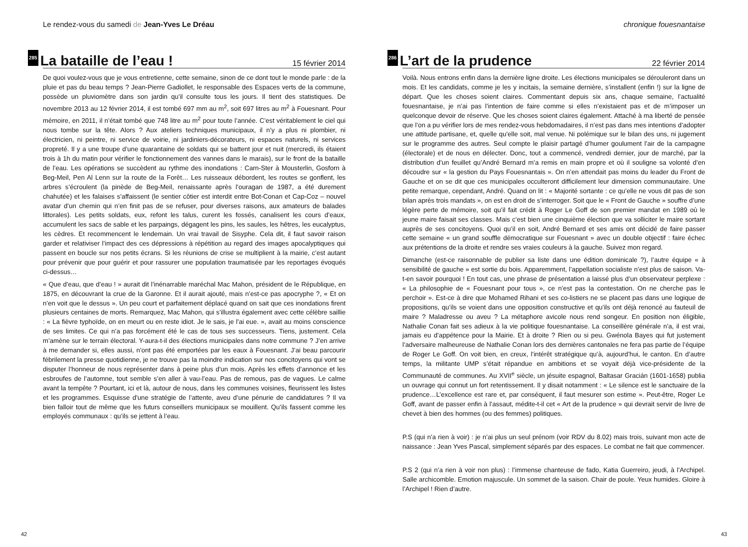Le rendez-vous du samedi de Jean-Yves Le Dréau
285 La bataille de l’eau ! 15 février 2014
De quoi voulez-vous que je vous entretienne, cette semaine, sinon de ce dont tout le monde parle : de la pluie et pas du beau temps ? Jean-Pierre Gadiollet, le responsable des Espaces verts de la commune, possède un pluviomètre dans son jardin qu’il consulte tous les jours. Il tient des statistiques. De novembre 2013 au 12 février 2014, il est tombé 697 mm au m<sup>2</sup>, soit 697 litres au m<sup>2</sup> à Fouesnant. Pour mémoire, en 2011, il n’était tombé que 748 litre au m<sup>2</sup> pour toute l’année. C’est véritablement le ciel qui nous tombe sur la tête. Alors ? Aux ateliers techniques municipaux, il n’y a plus ni plombier, ni électricien, ni peintre, ni service de voirie, ni jardiniers-décorateurs, ni espaces naturels, ni services propreté. Il y a une troupe d’une quarantaine de soldats qui se battent jour et nuit (mercredi, ils étaient trois à 1h du matin pour vérifier le fonctionnement des vannes dans le marais), sur le front de la bataille de l’eau. Les opérations se succèdent au rythme des inondations : Carn-Ster à Mousterlin, Gosforn à Beg-Meil, Pen Al Lenn sur la route de la Forêt… Les ruisseaux débordent, les routes se gonflent, les arbres s’écroulent (la pinède de Beg-Meil, renaissante après l’ouragan de 1987, a été durement chahutée) et les falaises s’affaissent (le sentier côtier est interdit entre Bot-Conan et Cap-Coz – nouvel avatar d’un chemin qui n’en finit pas de se refuser, pour diverses raisons, aux amateurs de balades littorales). Les petits soldats, eux, refont les talus, curent les fossés, canalisent les cours d’eaux, accumulent les sacs de sable et les parpaings, dégagent les pins, les saules, les hêtres, les eucalyptus, les cèdres. Et recommencent le lendemain. Un vrai travail de Sisyphe. Cela dit, il faut savoir raison garder et relativiser l’impact des ces dépressions à répétition au regard des images apocalyptiques qui passent en boucle sur nos petits écrans. Si les réunions de crise se multiplient à la mairie, c’est autant pour prévenir que pour guérir et pour rassurer une population traumatisée par les reportages évoqués ci-dessus…
« Que d’eau, que d’eau ! » aurait dit l’inénarrable maréchal Mac Mahon, président de le République, en 1875, en découvrant la crue de la Garonne. Et il aurait ajouté, mais n’est-ce pas apocryphe ?, « Et on n’en voit que le dessus ». Un peu court et parfaitement déplacé quand on sait que ces inondations firent plusieurs centaines de morts. Remarquez, Mac Mahon, qui s’illustra également avec cette célèbre saillie : « La fièvre typhoïde, on en meurt ou en reste idiot. Je le sais, je l’ai eue. », avait au moins conscience de ses limites. Ce qui n’a pas forcément été le cas de tous ses successeurs. Tiens, justement. Cela m’amène sur le terrain électoral. Y-aura-t-il des élections municipales dans notre commune ? J’en arrive à me demander si, elles aussi, n’ont pas été emportées par les eaux à Fouesnant. J’ai beau parcourir fébrilement la presse quotidienne, je ne trouve pas la moindre indication sur nos concitoyens qui vont se disputer l’honneur de nous représenter dans à peine plus d’un mois. Après les effets d’annonce et les esbroufes de l’automne, tout semble s’en aller à vau-l’eau. Pas de remous, pas de vagues. Le calme avant la tempête ? Pourtant, ici et là, autour de nous, dans les communes voisines, fleurissent les listes et les programmes. Esquisse d’une stratégie de l’attente, aveu d’une pénurie de candidatures ? Il va bien falloir tout de même que les futurs conseillers municipaux se mouillent. Qu’ils fassent comme les employés communaux : qu’ils se jettent à l’eau.
42
chronique fouesnantaise
286 L’art de la prudence 22 février 2014
Voilà. Nous entrons enfin dans la dernière ligne droite. Les élections municipales se dérouleront dans un mois. Et les candidats, comme je les y incitais, la semaine dernière, s’installent (enfin !) sur la ligne de départ. Que les choses soient claires. Commentant depuis six ans, chaque semaine, l’actualité fouesnantaise, je n’ai pas l’intention de faire comme si elles n’existaient pas et de m’imposer un quelconque devoir de réserve. Que les choses soient claires également. Attaché à ma liberté de pensée que l’on a pu vérifier lors de mes rendez-vous hebdomadaires, il n’est pas dans mes intentions d’adopter une attitude partisane, et, quelle qu’elle soit, mal venue. Ni polémique sur le bilan des uns, ni jugement sur le programme des autres. Seul compte le plaisir partagé d’humer goulument l’air de la campagne (électorale) et de nous en délecter. Donc, tout a commencé, vendredi dernier, jour de marché, par la distribution d’un feuillet qu’André Bernard m’a remis en main propre et où il souligne sa volonté d’en découdre sur « la gestion du Pays Fouesnantais ». On n’en attendait pas moins du leader du Front de Gauche et on se dit que ces municipales occulteront difficilement leur dimension communautaire. Une petite remarque, cependant, André. Quand on lit : « Majorité sortante : ce qu’elle ne vous dit pas de son bilan après trois mandats », on est en droit de s’interroger. Soit que le « Front de Gauche » souffre d’une légère perte de mémoire, soit qu’il fait crédit à Roger Le Goff de son premier mandat en 1989 où le jeune maire faisait ses classes. Mais c’est bien une cinquième élection que va solliciter le maire sortant auprès de ses concitoyens. Quoi qu’il en soit, André Bernard et ses amis ont décidé de faire passer cette semaine « un grand souffle démocratique sur Fouesnant » avec un double objectif : faire échec aux prétentions de la droite et rendre ses vraies couleurs à la gauche. Suivez mon regard.
Dimanche (est-ce raisonnable de publier sa liste dans une édition dominicale ?), l’autre équipe « à sensibilité de gauche » est sortie du bois. Apparemment, l’appellation socialiste n’est plus de saison. Va-t-en savoir pourquoi ! En tout cas, une phrase de présentation a laissé plus d’un observateur perplexe : « La philosophie de « Fouesnant pour tous », ce n’est pas la contestation. On ne cherche pas le perchoir ». Est-ce à dire que Mohamed Rihani et ses co-listiers ne se placent pas dans une logique de propositions, qu’ils se voient dans une opposition constructive et qu’ils ont déjà renoncé au fauteuil de maire ? Maladresse ou aveu ? La métaphore avicole nous rend songeur. En position non éligible, Nathalie Conan fait ses adieux à la vie politique fouesnantaise. La conseillère générale n’a, il est vrai, jamais eu d’appétence pour la Mairie. Et à droite ? Rien ou si peu. Gwénola Bayes qui fut justement l’adversaire malheureuse de Nathalie Conan lors des dernières cantonales ne fera pas partie de l’équipe de Roger Le Goff. On voit bien, en creux, l’intérêt stratégique qu’à, aujourd’hui, le canton. En d’autre temps, la militante UMP s’était répandue en ambitions et se voyait déjà vice-présidente de la Communauté de communes. Au XVII<sup>e</sup> siècle, un jésuite espagnol, Baltasar Gracián (1601-1658) publia un ouvrage qui connut un fort retentissement. Il y disait notamment : « Le silence est le sanctuaire de la prudence…L’excellence est rare et, par conséquent, il faut mesurer son estime ». Peut-être, Roger Le Goff, avant de passer enfin à l’assaut, médite-t-il cet « Art de la prudence » qui devrait servir de livre de chevet à bien des hommes (ou des femmes) politiques.
P.S (qui n’a rien à voir) : je n’ai plus un seul prénom (voir RDV du 8.02) mais trois, suivant mon acte de naissance : Jean Yves Pascal, simplement séparés par des espaces. Le combat ne fait que commencer.
P.S 2 (qui n’a rien à voir non plus) : l’immense chanteuse de fado, Katia Guerreiro, jeudi, à l’Archipel. Salle archicomble. Emotion majuscule. Un sommet de la saison. Chair de poule. Yeux humides. Gloire à l’Archipel ! Rien d’autre.
43